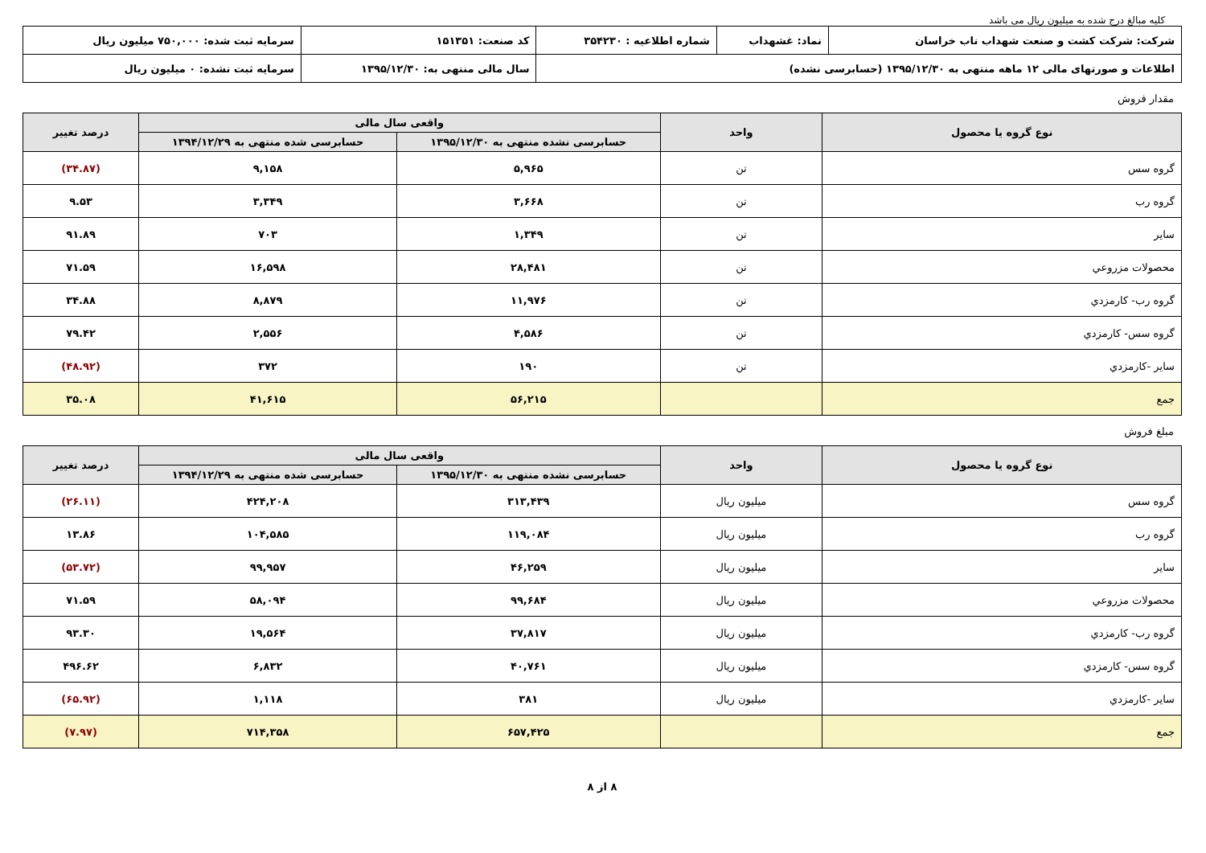کلیه مبالغ درج شده به میلیون ریال می باشد
| شرکت: شرکت کشت و صنعت شهداب ناب خراسان | نماد: غشهداب | شماره اطلاعیه : ۳۵۴۲۳۰ | کد صنعت: ۱۵۱۳۵۱ | سرمایه ثبت شده: ۷۵۰,۰۰۰ میلیون ریال |
| اطلاعات و صورتهای مالی ۱۲ ماهه منتهی به ۱۳۹۵/۱۲/۳۰ (حسابرسی نشده) | | | سال مالی منتهی به: ۱۳۹۵/۱۲/۳۰ | سرمایه ثبت نشده: ۰ میلیون ریال |
مقدار فروش
| نوع گروه یا محصول | واحد | واقعی سال مالی | | درصد تغییر |
| --- | --- | --- | --- | --- |
| | | حسابرسی نشده منتهی به ۱۳۹۵/۱۲/۳۰ | حسابرسی شده منتهی به ۱۳۹۴/۱۲/۲۹ | |
| گروه سس | تن | ۵,۹۶۵ | ۹,۱۵۸ | (۳۴.۸۷) |
| گروه رب | تن | ۳,۶۶۸ | ۳,۳۴۹ | ۹.۵۳ |
| سایر | تن | ۱,۳۴۹ | ۷۰۳ | ۹۱.۸۹ |
| محصولات مزروعي | تن | ۲۸,۴۸۱ | ۱۶,۵۹۸ | ۷۱.۵۹ |
| گروه رب- کارمزدي | تن | ۱۱,۹۷۶ | ۸,۸۷۹ | ۳۴.۸۸ |
| گروه سس- کارمزدي | تن | ۴,۵۸۶ | ۲,۵۵۶ | ۷۹.۴۲ |
| سایر -کارمزدي | تن | ۱۹۰ | ۳۷۲ | (۴۸.۹۲) |
| جمع | | ۵۶,۲۱۵ | ۴۱,۶۱۵ | ۳۵.۰۸ |
مبلغ فروش
| نوع گروه یا محصول | واحد | واقعی سال مالی | | درصد تغییر |
| --- | --- | --- | --- | --- |
| | | حسابرسی نشده منتهی به ۱۳۹۵/۱۲/۳۰ | حسابرسی شده منتهی به ۱۳۹۴/۱۲/۲۹ | |
| گروه سس | میلیون ریال | ۳۱۳,۴۳۹ | ۴۲۴,۲۰۸ | (۲۶.۱۱) |
| گروه رب | میلیون ریال | ۱۱۹,۰۸۴ | ۱۰۴,۵۸۵ | ۱۳.۸۶ |
| سایر | میلیون ریال | ۴۶,۲۵۹ | ۹۹,۹۵۷ | (۵۳.۷۲) |
| محصولات مزروعي | میلیون ریال | ۹۹,۶۸۴ | ۵۸,۰۹۴ | ۷۱.۵۹ |
| گروه رب- کارمزدي | میلیون ریال | ۳۷,۸۱۷ | ۱۹,۵۶۴ | ۹۳.۳۰ |
| گروه سس- کارمزدي | میلیون ریال | ۴۰,۷۶۱ | ۶,۸۳۲ | ۴۹۶.۶۲ |
| سایر -کارمزدي | میلیون ریال | ۳۸۱ | ۱,۱۱۸ | (۶۵.۹۲) |
| جمع | | ۶۵۷,۴۲۵ | ۷۱۴,۳۵۸ | (۷.۹۷) |
۸ از ۸